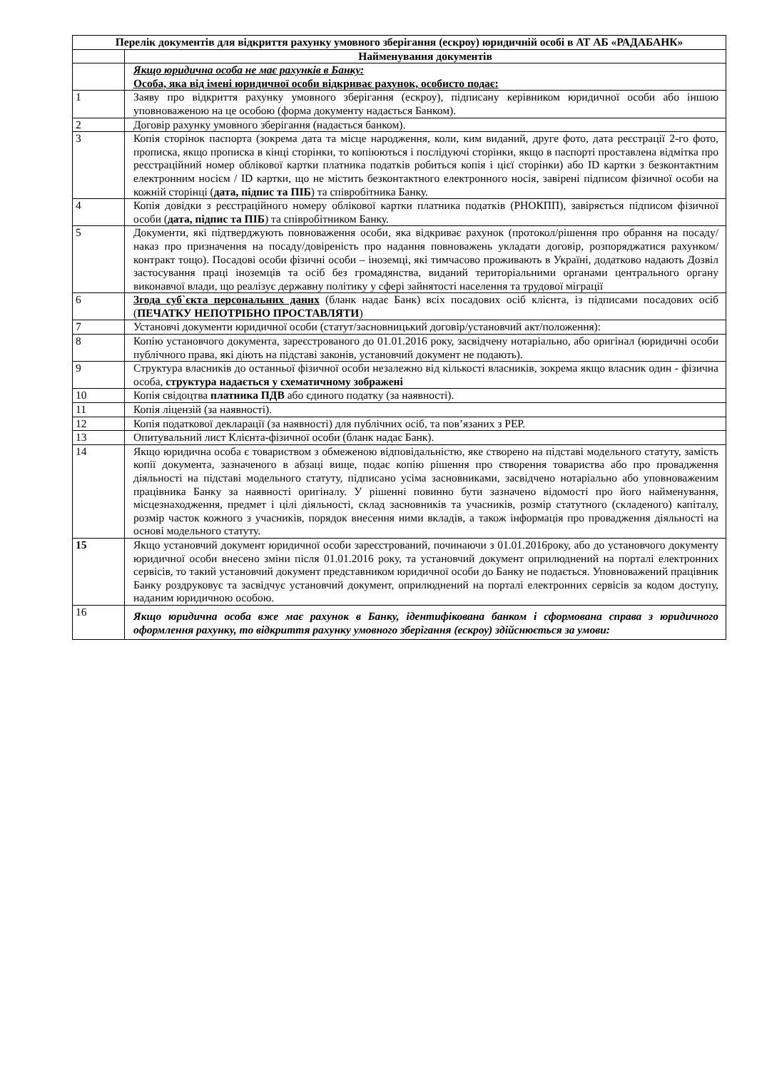| Перелік документів для відкриття рахунку умовного зберігання (ескроу) юридичній особі в АТ АБ «РАДАБАНК» | |
| --- | --- |
| | Найменування документів |
| | Якщо юридична особа не має рахунків в Банку: Особа, яка від імені юридичної особи відкриває рахунок, особисто подає: |
| 1 | Заяву про відкриття рахунку умовного зберігання (ескроу), підписану керівником юридичної особи або іншою уповноваженою на це особою (форма документу надається Банком). |
| 2 | Договір рахунку умовного зберігання (надається банком). |
| 3 | Копія сторінок паспорта (зокрема дата та місце народження, коли, ким виданий, друге фото, дата реєстрації 2-го фото, прописка, якщо прописка в кінці сторінки, то копіюються і послідуючі сторінки, якщо в паспорті проставлена відмітка про реєстраційний номер облікової картки платника податків робиться копія і цієї сторінки) або ID картки з безконтактним електронним носієм / ID картки, що не містить безконтактного електронного носія, завірені підписом фізичної особи на кожній сторінці ( дата, підпис та ПІБ ) та співробітника Банку. |
| 4 | Копія довідки з реєстраційного номеру облікової картки платника податків (РНОКПП), завіряється підписом фізичної особи ( дата, підпис та ПІБ ) та співробітником Банку. |
| 5 | Документи, які підтверджують повноваження особи, яка відкриває рахунок (протокол/рішення про обрання на посаду/наказ про призначення на посаду/довіреність про надання повноважень укладати договір, розпоряджатися рахунком/контракт тощо). Посадові особи фізичні особи – іноземці, які тимчасово проживають в Україні, додатково надають Дозвіл застосування праці іноземців та осіб без громадянства, виданий територіальними органами центрального органу виконавчої влади, що реалізує державну політику у сфері зайнятості населення та трудової міграції |
| 6 | Згода суб`єкта персональних даних (бланк надає Банк) всіх посадових осіб клієнта, із підписами посадових осіб ( ПЕЧАТКУ НЕПОТРІБНО ПРОСТАВЛЯТИ ) |
| 7 | Установчі документи юридичної особи (статут/засновницький договір/установчий акт/положення): |
| 8 | Копію установчого документа, зареєстрованого до 01.01.2016 року, засвідчену нотаріально, або оригінал (юридичні особи публічного права, які діють на підставі законів, установчий документ не подають). |
| 9 | Структура власників до останньої фізичної особи незалежно від кількості власників, зокрема якщо власник один - фізична особа, структура надається у схематичному зображені |
| 10 | Копія свідоцтва платника ПДВ або єдиного податку (за наявності). |
| 11 | Копія ліцензій (за наявності). |
| 12 | Копія податкової декларації (за наявності) для публічних осіб, та пов’язаних з PEP. |
| 13 | Опитувальний лист Клієнта-фізичної особи (бланк надає Банк). |
| 14 | Якщо юридична особа є товариством з обмеженою відповідальністю, яке створено на підставі модельного статуту, замість копії документа, зазначеного в абзаці вище, подає копію рішення про створення товариства або про провадження діяльності на підставі модельного статуту, підписано усіма засновниками, засвідчено нотаріально або уповноваженим працівника Банку за наявності оригіналу. У рішенні повинно бути зазначено відомості про його найменування, місцезнаходження, предмет і цілі діяльності, склад засновників та учасників, розмір статутного (складеного) капіталу, розмір часток кожного з учасників, порядок внесення ними вкладів, а також інформація про провадження діяльності на основі модельного статуту. |
| 15 | Якщо установчий документ юридичної особи зареєстрований, починаючи з 01.01.2016року, або до установчого документу юридичної особи внесено зміни після 01.01.2016 року, та установчий документ оприлюднений на порталі електронних сервісів, то такий установчий документ представником юридичної особи до Банку не подається. Уповноважений працівник Банку роздруковує та засвідчує установчий документ, оприлюднений на порталі електронних сервісів за кодом доступу, наданим юридичною особою. |
| 16 | Якщо юридична особа вже має рахунок в Банку, ідентифікована банком і сформована справа з юридичного оформлення рахунку, то відкриття рахунку умовного зберігання (ескроу) здійснюється за умови: |